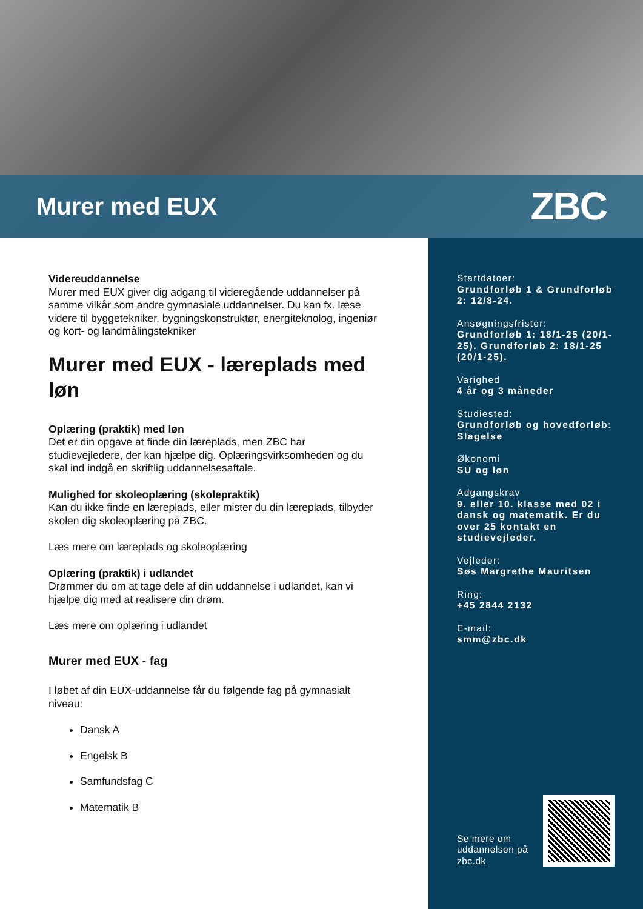Murer med EUX
ZBC
Videreuddannelse
Murer med EUX giver dig adgang til videregående uddannelser på samme vilkår som andre gymnasiale uddannelser. Du kan fx. læse videre til byggetekniker, bygningskonstruktør, energiteknolog, ingeniør og kort- og landmålingstekniker
Murer med EUX - læreplads med løn
Oplæring (praktik) med løn
Det er din opgave at finde din læreplads, men ZBC har studievejledere, der kan hjælpe dig. Oplæringsvirksomheden og du skal ind indgå en skriftlig uddannelsesaftale.
Mulighed for skoleoplæring (skolepraktik)
Kan du ikke finde en læreplads, eller mister du din læreplads, tilbyder skolen dig skoleoplæring på ZBC.
Læs mere om læreplads og skoleoplæring
Oplæring (praktik) i udlandet
Drømmer du om at tage dele af din uddannelse i udlandet, kan vi hjælpe dig med at realisere din drøm.
Læs mere om oplæring i udlandet
Murer med EUX - fag
I løbet af din EUX-uddannelse får du følgende fag på gymnasialt niveau:
Dansk A
Engelsk B
Samfundsfag C
Matematik B
Startdatoer:
Grundforløb 1 & Grundforløb 2: 12/8-24.
Ansøgningsfrister:
Grundforløb 1: 18/1-25 (20/1-25). Grundforløb 2: 18/1-25 (20/1-25).
Varighed
4 år og 3 måneder
Studiested:
Grundforløb og hovedforløb: Slagelse
Økonomi
SU og løn
Adgangskrav
9. eller 10. klasse med 02 i dansk og matematik. Er du over 25 kontakt en studievejleder.
Vejleder:
Søs Margrethe Mauritsen
Ring:
+45 2844 2132
E-mail:
smm@zbc.dk
Se mere om
uddannelsen på
zbc.dk